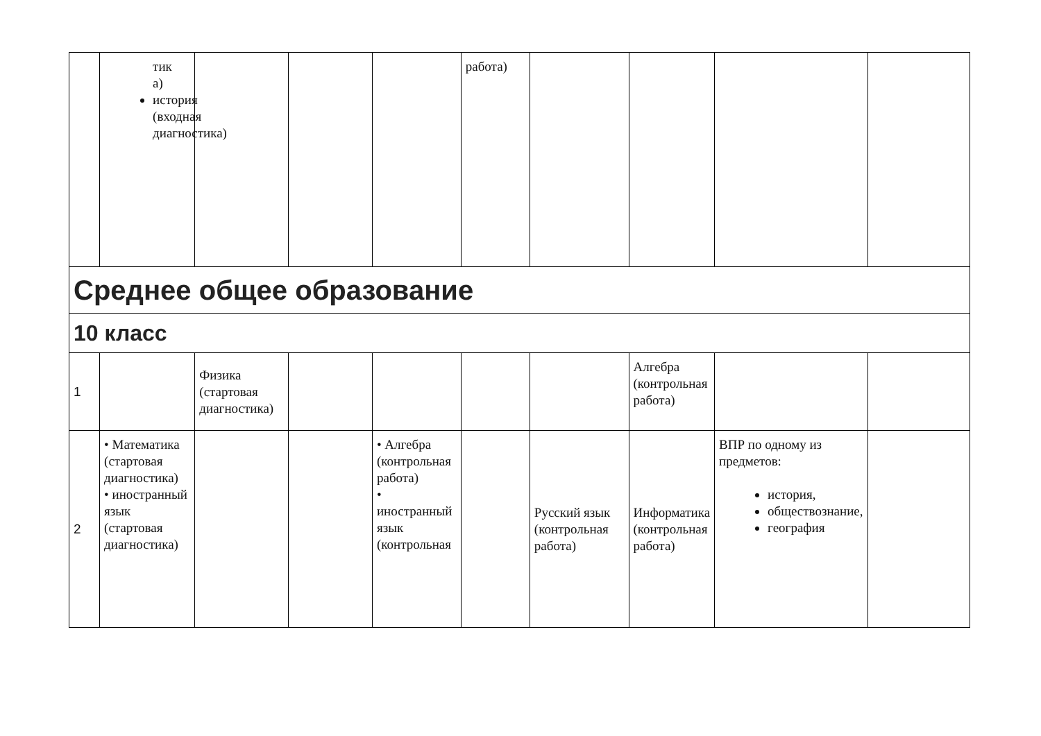| | тик а) история (входная диагностика) | | | | работа) | | | | |
| Среднее общее образование | | | | | | | | | |
| 10 класс | | | | | | | | | |
| 1 | | Физика (стартовая диагностика) | | | | | Алгебра (контрольная работа) | | |
| 2 | • Математика (стартовая диагностика) • иностранный язык (стартовая диагностика) | | | • Алгебра (контрольная работа) • иностранный язык (контрольная | | Русский язык (контрольная работа) | Информатика (контрольная работа) | ВПР по одному из предметов: история, обществознание, география | |